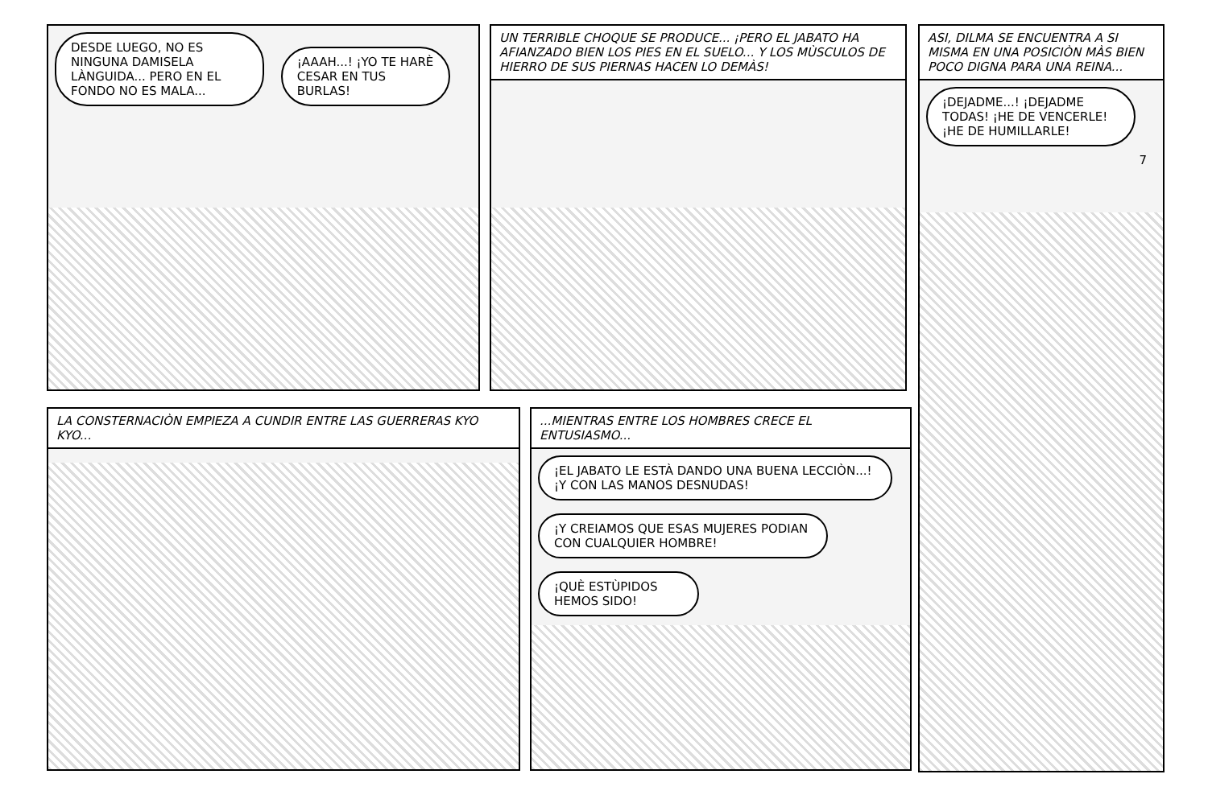DESDE LUEGO, NO ES NINGUNA DAMISELA LÀNGUIDA... PERO EN EL FONDO NO ES MALA...
¡AAAH...! ¡YO TE HARÈ CESAR EN TUS BURLAS!
UN TERRIBLE CHOQUE SE PRODUCE... ¡PERO EL JABATO HA AFIANZADO BIEN LOS PIES EN EL SUELO... Y LOS MÙSCULOS DE HIERRO DE SUS PIERNAS HACEN LO DEMÀS!
ASI, DILMA SE ENCUENTRA A SI MISMA EN UNA POSICIÒN MÀS BIEN POCO DIGNA PARA UNA REINA...
¡DEJADME...! ¡DEJADME TODAS! ¡HE DE VENCERLE! ¡HE DE HUMILLARLE!
7
LA CONSTERNACIÒN EMPIEZA A CUNDIR ENTRE LAS GUERRERAS KYO KYO...
...MIENTRAS ENTRE LOS HOMBRES CRECE EL ENTUSIASMO...
¡EL JABATO LE ESTÀ DANDO UNA BUENA LECCIÒN...! ¡Y CON LAS MANOS DESNUDAS!
¡Y CREIAMOS QUE ESAS MUJERES PODIAN CON CUALQUIER HOMBRE!
¡QUÈ ESTÙPIDOS HEMOS SIDO!